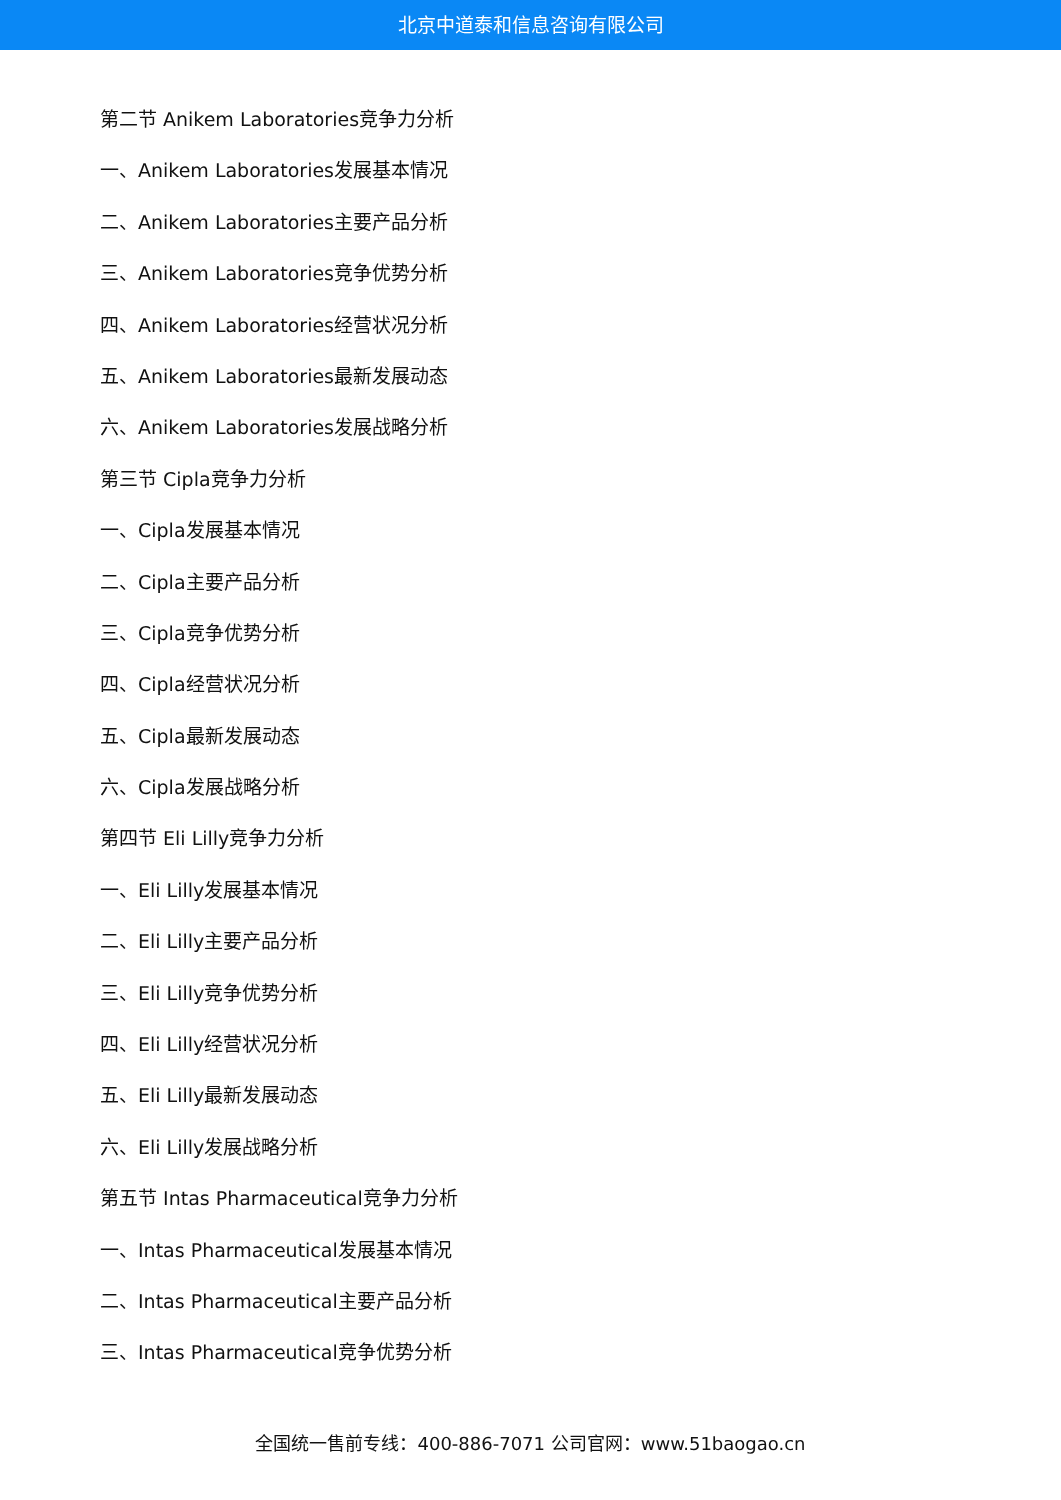北京中道泰和信息咨询有限公司
第二节 Anikem Laboratories竞争力分析
一、Anikem Laboratories发展基本情况
二、Anikem Laboratories主要产品分析
三、Anikem Laboratories竞争优势分析
四、Anikem Laboratories经营状况分析
五、Anikem Laboratories最新发展动态
六、Anikem Laboratories发展战略分析
第三节 Cipla竞争力分析
一、Cipla发展基本情况
二、Cipla主要产品分析
三、Cipla竞争优势分析
四、Cipla经营状况分析
五、Cipla最新发展动态
六、Cipla发展战略分析
第四节 Eli Lilly竞争力分析
一、Eli Lilly发展基本情况
二、Eli Lilly主要产品分析
三、Eli Lilly竞争优势分析
四、Eli Lilly经营状况分析
五、Eli Lilly最新发展动态
六、Eli Lilly发展战略分析
第五节 Intas Pharmaceutical竞争力分析
一、Intas Pharmaceutical发展基本情况
二、Intas Pharmaceutical主要产品分析
三、Intas Pharmaceutical竞争优势分析
全国统一售前专线：400-886-7071 公司官网：www.51baogao.cn